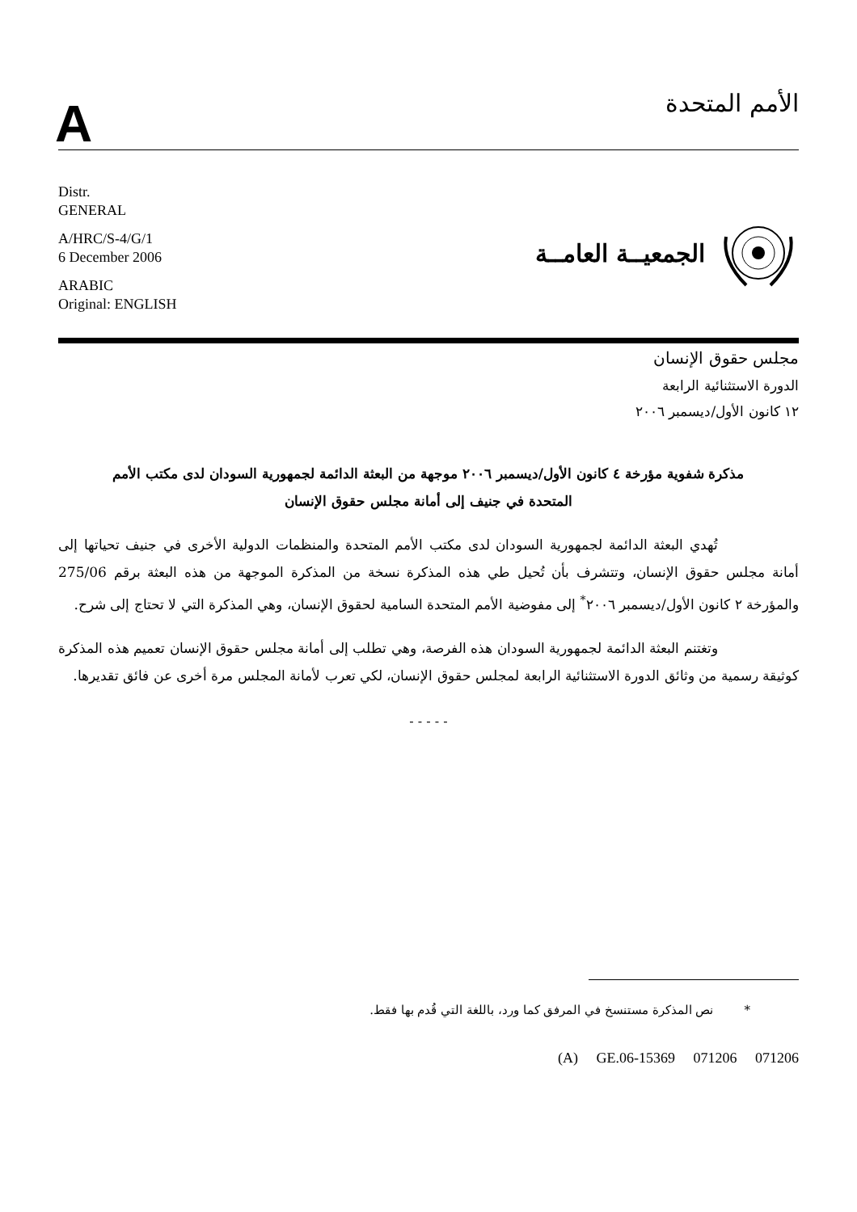A
الأمم المتحدة
Distr.
GENERAL
A/HRC/S-4/G/1
6 December 2006
ARABIC
Original: ENGLISH
الجمعيــة العامــة
مجلس حقوق الإنسان
الدورة الاستثنائية الرابعة
١٢ كانون الأول/ديسمبر ٢٠٠٦
مذكرة شفوية مؤرخة ٤ كانون الأول/ديسمبر ٢٠٠٦ موجهة من البعثة الدائمة لجمهورية السودان لدى مكتب الأمم المتحدة في جنيف إلى أمانة مجلس حقوق الإنسان
تُهدي البعثة الدائمة لجمهورية السودان لدى مكتب الأمم المتحدة والمنظمات الدولية الأخرى في جنيف تحياتها إلى أمانة مجلس حقوق الإنسان، وتتشرف بأن تُحيل طي هذه المذكرة نسخة من المذكرة الموجهة من هذه البعثة برقم 275/06 والمؤرخة ٢ كانون الأول/ديسمبر ٢٠٠٦<sup>*</sup> إلى مفوضية الأمم المتحدة السامية لحقوق الإنسان، وهي المذكرة التي لا تحتاج إلى شرح.
وتغتنم البعثة الدائمة لجمهورية السودان هذه الفرصة، وهي تطلب إلى أمانة مجلس حقوق الإنسان تعميم هذه المذكرة كوثيقة رسمية من وثائق الدورة الاستثنائية الرابعة لمجلس حقوق الإنسان، لكي تعرب لأمانة المجلس مرة أخرى عن فائق تقديرها.
- - - - -
* نص المذكرة مستنسخ في المرفق كما ورد، باللغة التي قُدم بها فقط.
(A) GE.06-15369 071206 071206